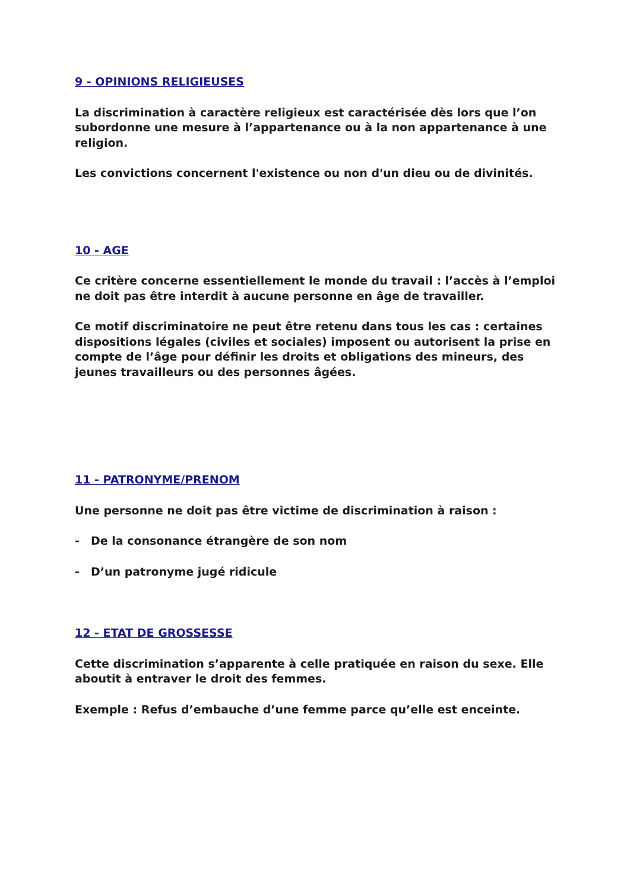9 - OPINIONS RELIGIEUSES
La discrimination à caractère religieux est caractérisée dès lors que l’on subordonne une mesure à l’appartenance ou à la non appartenance à une religion.
Les convictions concernent l'existence ou non d'un dieu ou de divinités.
10 - AGE
Ce critère concerne essentiellement le monde du travail : l’accès à l’emploi ne doit pas être interdit à aucune personne en âge de travailler.
Ce motif discriminatoire ne peut être retenu dans tous les cas : certaines dispositions légales (civiles et sociales) imposent ou autorisent la prise en compte de l’âge pour définir les droits et obligations des mineurs, des jeunes travailleurs ou des personnes âgées.
11 - PATRONYME/PRENOM
Une personne ne doit pas être victime de discrimination à raison :
- De la consonance étrangère de son nom
- D’un patronyme jugé ridicule
12 - ETAT DE GROSSESSE
Cette discrimination s’apparente à celle pratiquée en raison du sexe. Elle aboutit à entraver le droit des femmes.
Exemple : Refus d’embauche d’une femme parce qu’elle est enceinte.